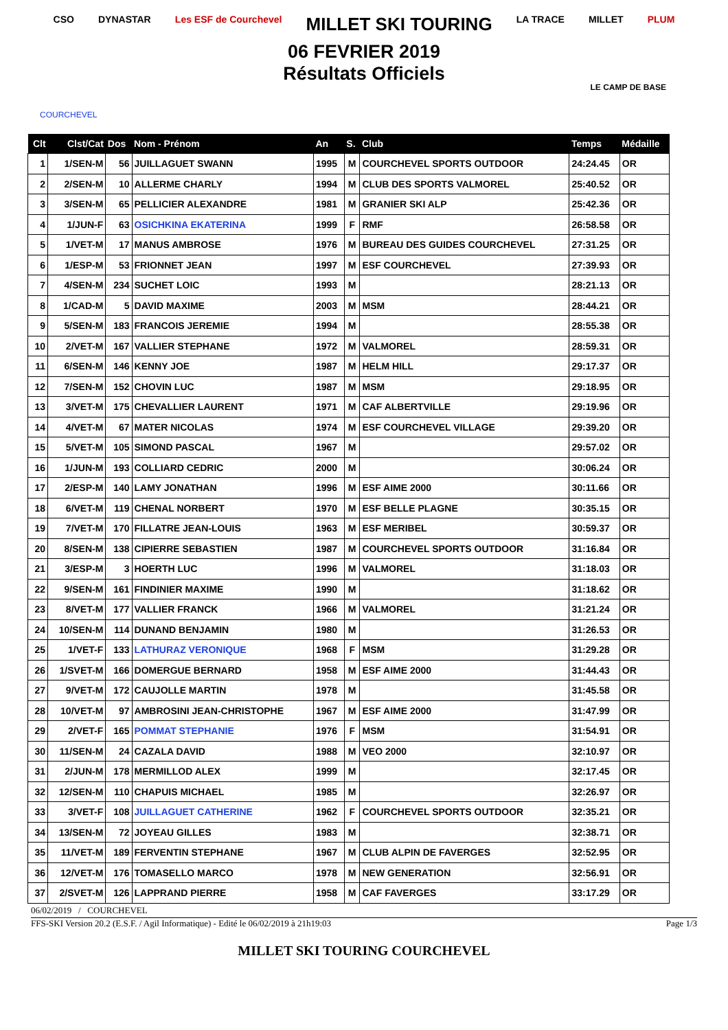CSO DYNASTAR Les ESF de Courchevel MILLET SKI TOURING LA TRACE MILLET PLUM
06 FEVRIER 2019
Résultats Officiels
COURCHEVEL
LE CAMP DE BASE
| Clt | Clst/Cat | Dos | Nom - Prénom | An | S. | Club | Temps | Médaille |
| --- | --- | --- | --- | --- | --- | --- | --- | --- |
| 1 | 1/SEN-M | 56 | JUILLAGUET SWANN | 1995 | M | COURCHEVEL SPORTS OUTDOOR | 24:24.45 | OR |
| 2 | 2/SEN-M | 10 | ALLERME CHARLY | 1994 | M | CLUB DES SPORTS VALMOREL | 25:40.52 | OR |
| 3 | 3/SEN-M | 65 | PELLICIER ALEXANDRE | 1981 | M | GRANIER SKI ALP | 25:42.36 | OR |
| 4 | 1/JUN-F | 63 | OSICHKINA EKATERINA | 1999 | F | RMF | 26:58.58 | OR |
| 5 | 1/VET-M | 17 | MANUS AMBROSE | 1976 | M | BUREAU DES GUIDES COURCHEVEL | 27:31.25 | OR |
| 6 | 1/ESP-M | 53 | FRIONNET JEAN | 1997 | M | ESF COURCHEVEL | 27:39.93 | OR |
| 7 | 4/SEN-M | 234 | SUCHET LOIC | 1993 | M | | 28:21.13 | OR |
| 8 | 1/CAD-M | 5 | DAVID MAXIME | 2003 | M | MSM | 28:44.21 | OR |
| 9 | 5/SEN-M | 183 | FRANCOIS JEREMIE | 1994 | M | | 28:55.38 | OR |
| 10 | 2/VET-M | 167 | VALLIER STEPHANE | 1972 | M | VALMOREL | 28:59.31 | OR |
| 11 | 6/SEN-M | 146 | KENNY JOE | 1987 | M | HELM HILL | 29:17.37 | OR |
| 12 | 7/SEN-M | 152 | CHOVIN LUC | 1987 | M | MSM | 29:18.95 | OR |
| 13 | 3/VET-M | 175 | CHEVALLIER LAURENT | 1971 | M | CAF ALBERTVILLE | 29:19.96 | OR |
| 14 | 4/VET-M | 67 | MATER NICOLAS | 1974 | M | ESF COURCHEVEL VILLAGE | 29:39.20 | OR |
| 15 | 5/VET-M | 105 | SIMOND PASCAL | 1967 | M | | 29:57.02 | OR |
| 16 | 1/JUN-M | 193 | COLLIARD CEDRIC | 2000 | M | | 30:06.24 | OR |
| 17 | 2/ESP-M | 140 | LAMY JONATHAN | 1996 | M | ESF AIME 2000 | 30:11.66 | OR |
| 18 | 6/VET-M | 119 | CHENAL NORBERT | 1970 | M | ESF BELLE PLAGNE | 30:35.15 | OR |
| 19 | 7/VET-M | 170 | FILLATRE JEAN-LOUIS | 1963 | M | ESF MERIBEL | 30:59.37 | OR |
| 20 | 8/SEN-M | 138 | CIPIERRE SEBASTIEN | 1987 | M | COURCHEVEL SPORTS OUTDOOR | 31:16.84 | OR |
| 21 | 3/ESP-M | 3 | HOERTH LUC | 1996 | M | VALMOREL | 31:18.03 | OR |
| 22 | 9/SEN-M | 161 | FINDINIER MAXIME | 1990 | M | | 31:18.62 | OR |
| 23 | 8/VET-M | 177 | VALLIER FRANCK | 1966 | M | VALMOREL | 31:21.24 | OR |
| 24 | 10/SEN-M | 114 | DUNAND BENJAMIN | 1980 | M | | 31:26.53 | OR |
| 25 | 1/VET-F | 133 | LATHURAZ VERONIQUE | 1968 | F | MSM | 31:29.28 | OR |
| 26 | 1/SVET-M | 166 | DOMERGUE BERNARD | 1958 | M | ESF AIME 2000 | 31:44.43 | OR |
| 27 | 9/VET-M | 172 | CAUJOLLE MARTIN | 1978 | M | | 31:45.58 | OR |
| 28 | 10/VET-M | 97 | AMBROSINI JEAN-CHRISTOPHE | 1967 | M | ESF AIME 2000 | 31:47.99 | OR |
| 29 | 2/VET-F | 165 | POMMAT STEPHANIE | 1976 | F | MSM | 31:54.91 | OR |
| 30 | 11/SEN-M | 24 | CAZALA DAVID | 1988 | M | VEO 2000 | 32:10.97 | OR |
| 31 | 2/JUN-M | 178 | MERMILLOD ALEX | 1999 | M | | 32:17.45 | OR |
| 32 | 12/SEN-M | 110 | CHAPUIS MICHAEL | 1985 | M | | 32:26.97 | OR |
| 33 | 3/VET-F | 108 | JUILLAGUET CATHERINE | 1962 | F | COURCHEVEL SPORTS OUTDOOR | 32:35.21 | OR |
| 34 | 13/SEN-M | 72 | JOYEAU GILLES | 1983 | M | | 32:38.71 | OR |
| 35 | 11/VET-M | 189 | FERVENTIN STEPHANE | 1967 | M | CLUB ALPIN DE FAVERGES | 32:52.95 | OR |
| 36 | 12/VET-M | 176 | TOMASELLO MARCO | 1978 | M | NEW GENERATION | 32:56.91 | OR |
| 37 | 2/SVET-M | 126 | LAPPRAND PIERRE | 1958 | M | CAF FAVERGES | 33:17.29 | OR |
06/02/2019 / COURCHEVEL
FFS-SKI Version 20.2 (E.S.F. / Agil Informatique) - Edité le 06/02/2019 à 21h19:03 Page 1/3
MILLET SKI TOURING COURCHEVEL